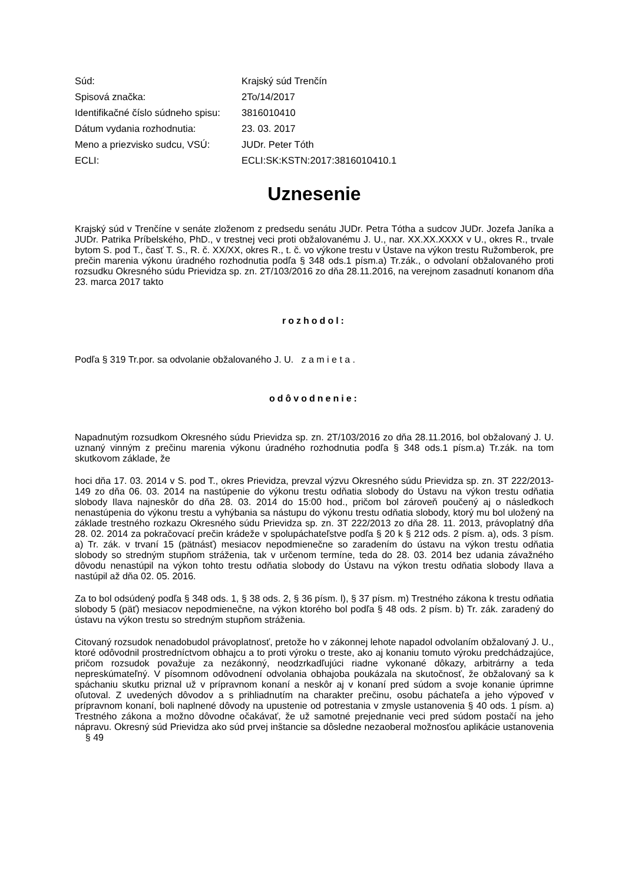| Súd: | Krajský súd Trenčín |
| Spisová značka: | 2To/14/2017 |
| Identifikačné číslo súdneho spisu: | 3816010410 |
| Dátum vydania rozhodnutia: | 23. 03. 2017 |
| Meno a priezvisko sudcu, VSÚ: | JUDr. Peter Tóth |
| ECLI: | ECLI:SK:KSTN:2017:3816010410.1 |
Uznesenie
Krajský súd v Trenčíne v senáte zloženom z predsedu senátu JUDr. Petra Tótha a sudcov JUDr. Jozefa Janíka a JUDr. Patrika Príbelského, PhD., v trestnej veci proti obžalovanému J. U., nar. XX.XX.XXXX v U., okres R., trvale bytom S. pod T., časť T. S., R. č. XX/XX, okres R., t. č. vo výkone trestu v Ústave na výkon trestu Ružomberok, pre prečin marenia výkonu úradného rozhodnutia podľa § 348 ods.1 písm.a) Tr.zák., o odvolaní obžalovaného proti rozsudku Okresného súdu Prievidza sp. zn. 2T/103/2016 zo dňa 28.11.2016, na verejnom zasadnutí konanom dňa 23. marca 2017 takto
rozhodol:
Podľa § 319 Tr.por. sa odvolanie obžalovaného J. U. z a m i e t a .
odôvodnenie:
Napadnutým rozsudkom Okresného súdu Prievidza sp. zn. 2T/103/2016 zo dňa 28.11.2016, bol obžalovaný J. U. uznaný vinným z prečinu marenia výkonu úradného rozhodnutia podľa § 348 ods.1 písm.a) Tr.zák. na tom skutkovom základe, že
hoci dňa 17. 03. 2014 v S. pod T., okres Prievidza, prevzal výzvu Okresného súdu Prievidza sp. zn. 3T 222/2013-149 zo dňa 06. 03. 2014 na nastúpenie do výkonu trestu odňatia slobody do Ústavu na výkon trestu odňatia slobody Ilava najneskôr do dňa 28. 03. 2014 do 15:00 hod., pričom bol zároveň poučený aj o následkoch nenastúpenia do výkonu trestu a vyhýbania sa nástupu do výkonu trestu odňatia slobody, ktorý mu bol uložený na základe trestného rozkazu Okresného súdu Prievidza sp. zn. 3T 222/2013 zo dňa 28. 11. 2013, právoplatný dňa 28. 02. 2014 za pokračovací prečin krádeže v spolupáchateľstve podľa § 20 k § 212 ods. 2 písm. a), ods. 3 písm. a) Tr. zák. v trvaní 15 (pätnásť) mesiacov nepodmienečne so zaradením do ústavu na výkon trestu odňatia slobody so stredným stupňom stráženia, tak v určenom termíne, teda do 28. 03. 2014 bez udania závažného dôvodu nenastúpil na výkon tohto trestu odňatia slobody do Ústavu na výkon trestu odňatia slobody Ilava a nastúpil až dňa 02. 05. 2016.
Za to bol odsúdený podľa § 348 ods. 1, § 38 ods. 2, § 36 písm. l), § 37 písm. m) Trestného zákona k trestu odňatia slobody 5 (päť) mesiacov nepodmienečne, na výkon ktorého bol podľa § 48 ods. 2 písm. b) Tr. zák. zaradený do ústavu na výkon trestu so stredným stupňom stráženia.
Citovaný rozsudok nenadobudol právoplatnosť, pretože ho v zákonnej lehote napadol odvolaním obžalovaný J. U., ktoré odôvodnil prostredníctvom obhajcu a to proti výroku o treste, ako aj konaniu tomuto výroku predchádzajúce, pričom rozsudok považuje za nezákonný, neodzrkadľujúci riadne vykonané dôkazy, arbitrárny a teda nepreskúmateľný. V písomnom odôvodnení odvolania obhajoba poukázala na skutočnosť, že obžalovaný sa k spáchaniu skutku priznal už v prípravnom konaní a neskôr aj v konaní pred súdom a svoje konanie úprimne oľutoval. Z uvedených dôvodov a s prihliadnutím na charakter prečinu, osobu páchateľa a jeho výpoveď v prípravnom konaní, boli naplnené dôvody na upustenie od potrestania v zmysle ustanovenia § 40 ods. 1 písm. a) Trestného zákona a možno dôvodne očakávať, že už samotné prejednanie veci pred súdom postačí na jeho nápravu. Okresný súd Prievidza ako súd prvej inštancie sa dôsledne nezaoberal možnosťou aplikácie ustanovenia § 49